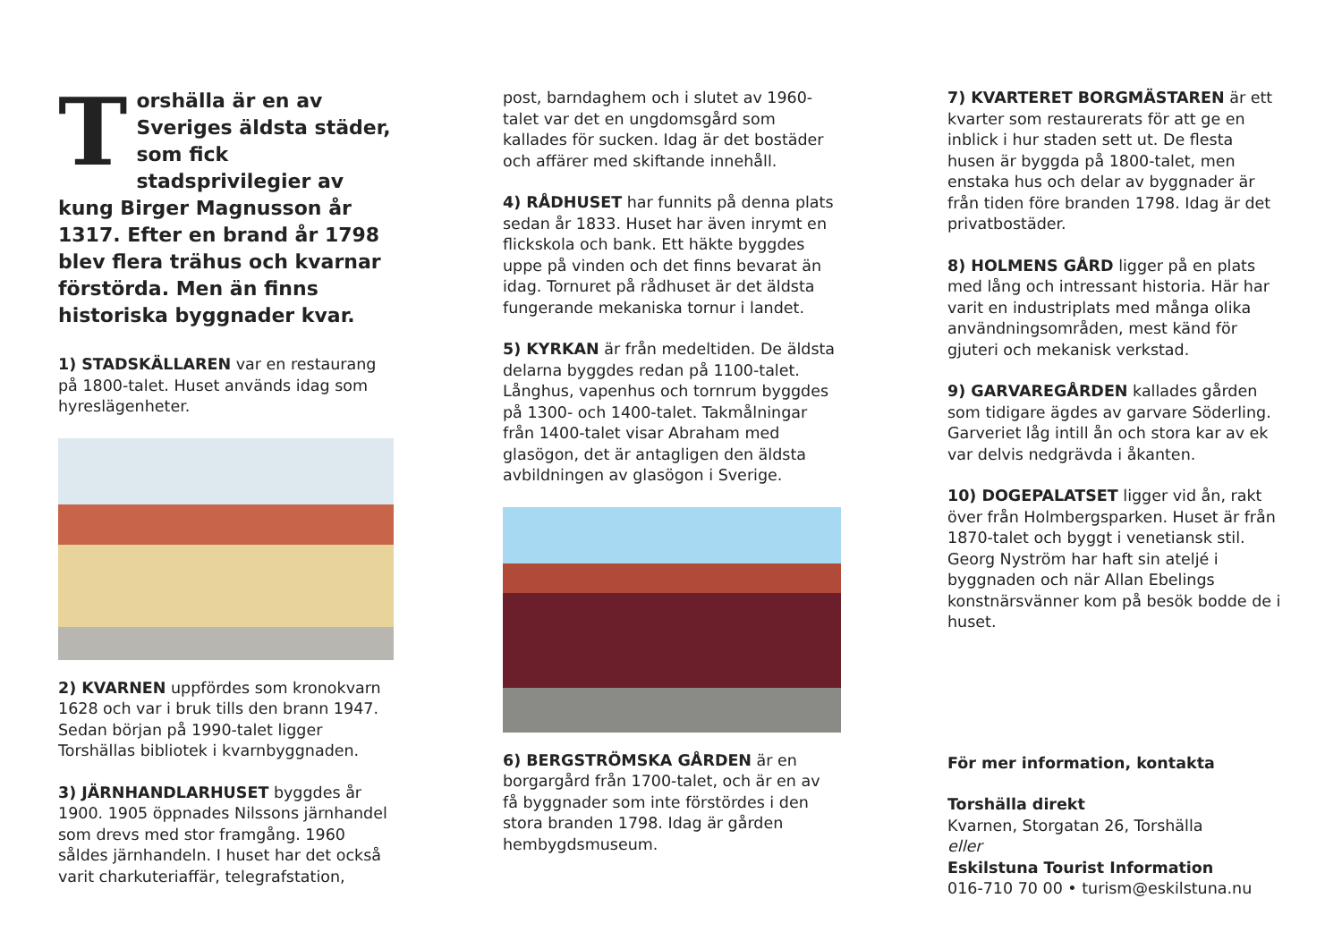Torshälla är en av Sveriges äldsta städer, som fick stadsprivilegier av kung Birger Magnusson år 1317. Efter en brand år 1798 blev flera trähus och kvarnar förstörda. Men än finns historiska byggnader kvar.
1) STADSKÄLLAREN var en restaurang på 1800-talet. Huset används idag som hyreslägenheter.
2) KVARNEN uppfördes som kronokvarn 1628 och var i bruk tills den brann 1947. Sedan början på 1990-talet ligger Torshällas bibliotek i kvarnbyggnaden.
3) JÄRNHANDLARHUSET byggdes år 1900. 1905 öppnades Nilssons järnhandel som drevs med stor framgång. 1960 såldes järnhandeln. I huset har det också varit charkuteriaffär, telegrafstation,
post, barndaghem och i slutet av 1960-talet var det en ungdomsgård som kallades för sucken. Idag är det bostäder och affärer med skiftande innehåll.
4) RÅDHUSET har funnits på denna plats sedan år 1833. Huset har även inrymt en flickskola och bank. Ett häkte byggdes uppe på vinden och det finns bevarat än idag. Tornuret på rådhuset är det äldsta fungerande mekaniska tornur i landet.
5) KYRKAN är från medeltiden. De äldsta delarna byggdes redan på 1100-talet. Långhus, vapenhus och tornrum byggdes på 1300- och 1400-talet. Takmålningar från 1400-talet visar Abraham med glasögon, det är antagligen den äldsta avbildningen av glasögon i Sverige.
6) BERGSTRÖMSKA GÅRDEN är en borgargård från 1700-talet, och är en av få byggnader som inte förstördes i den stora branden 1798. Idag är gården hembygdsmuseum.
7) KVARTERET BORGMÄSTAREN är ett kvarter som restaurerats för att ge en inblick i hur staden sett ut. De flesta husen är byggda på 1800-talet, men enstaka hus och delar av byggnader är från tiden före branden 1798. Idag är det privatbostäder.
8) HOLMENS GÅRD ligger på en plats med lång och intressant historia. Här har varit en industriplats med många olika användningsområden, mest känd för gjuteri och mekanisk verkstad.
9) GARVAREGÅRDEN kallades gården som tidigare ägdes av garvare Söderling. Garveriet låg intill ån och stora kar av ek var delvis nedgrävda i åkanten.
10) DOGEPALATSET ligger vid ån, rakt över från Holmbergsparken. Huset är från 1870-talet och byggt i venetiansk stil. Georg Nyström har haft sin ateljé i byggnaden och när Allan Ebelings konstnärsvänner kom på besök bodde de i huset.
För mer information, kontakta
Torshälla direkt
Kvarnen, Storgatan 26, Torshälla
eller
Eskilstuna Tourist Information
016-710 70 00 • turism@eskilstuna.nu